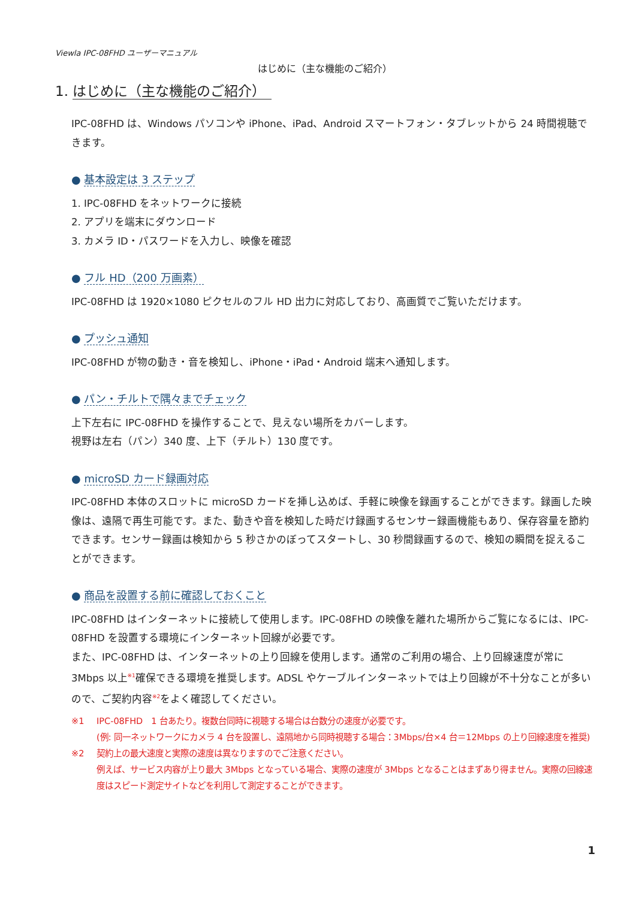Viewla IPC-08FHD ユーザーマニュアル
はじめに（主な機能のご紹介）
1. はじめに（主な機能のご紹介）
IPC-08FHD は、Windows パソコンや iPhone、iPad、Android スマートフォン・タブレットから 24 時間視聴できます。
● 基本設定は 3 ステップ
1. IPC-08FHD をネットワークに接続
2. アプリを端末にダウンロード
3. カメラ ID・パスワードを入力し、映像を確認
● フル HD（200 万画素）
IPC-08FHD は 1920×1080 ピクセルのフル HD 出力に対応しており、高画質でご覧いただけます。
● プッシュ通知
IPC-08FHD が物の動き・音を検知し、iPhone・iPad・Android 端末へ通知します。
● パン・チルトで隅々までチェック
上下左右に IPC-08FHD を操作することで、見えない場所をカバーします。
視野は左右（パン）340 度、上下（チルト）130 度です。
● microSD カード録画対応
IPC-08FHD 本体のスロットに microSD カードを挿し込めば、手軽に映像を録画することができます。録画した映像は、遠隔で再生可能です。また、動きや音を検知した時だけ録画するセンサー録画機能もあり、保存容量を節約できます。センサー録画は検知から 5 秒さかのぼってスタートし、30 秒間録画するので、検知の瞬間を捉えることができます。
● 商品を設置する前に確認しておくこと
IPC-08FHD はインターネットに接続して使用します。IPC-08FHD の映像を離れた場所からご覧になるには、IPC-08FHD を設置する環境にインターネット回線が必要です。
また、IPC-08FHD は、インターネットの上り回線を使用します。通常のご利用の場合、上り回線速度が常に 3Mbps 以上<sup>※1</sup>確保できる環境を推奨します。ADSL やケーブルインターネットでは上り回線が不十分なことが多いので、ご契約内容<sup>※2</sup>をよく確認してください。
※1 IPC-08FHD　1 台あたり。複数台同時に視聴する場合は台数分の速度が必要です。
(例: 同一ネットワークにカメラ 4 台を設置し、遠隔地から同時視聴する場合：3Mbps/台×4 台＝12Mbps の上り回線速度を推奨)
※2 契約上の最大速度と実際の速度は異なりますのでご注意ください。
例えば、サービス内容が上り最大 3Mbps となっている場合、実際の速度が 3Mbps となることはまずあり得ません。実際の回線速度はスピード測定サイトなどを利用して測定することができます。
1